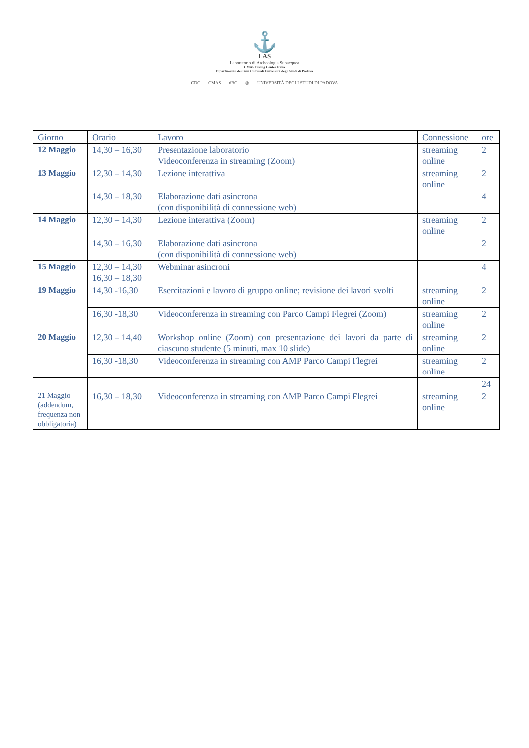⚓
LAS
Laboratorio di Archeologia Subacquea
CMAS Diving Center Italia
Dipartimento dei Beni Culturali Università degli Studi di Padova
CDC CMAS dBC ◎ UNIVERSITÀ DEGLI STUDI DI PADOVA
| Giorno | Orario | Lavoro | Connessione | ore |
| --- | --- | --- | --- | --- |
| 12 Maggio | 14,30 – 16,30 | Presentazione laboratorio Videoconferenza in streaming (Zoom) | streaming online | 2 |
| 13 Maggio | 12,30 – 14,30 | Lezione interattiva | streaming online | 2 |
| | 14,30 – 18,30 | Elaborazione dati asincrona (con disponibilità di connessione web) | | 4 |
| 14 Maggio | 12,30 – 14,30 | Lezione interattiva (Zoom) | streaming online | 2 |
| | 14,30 – 16,30 | Elaborazione dati asincrona (con disponibilità di connessione web) | | 2 |
| 15 Maggio | 12,30 – 14,30 16,30 – 18,30 | Webminar asincroni | | 4 |
| 19 Maggio | 14,30 -16,30 | Esercitazioni e lavoro di gruppo online; revisione dei lavori svolti | streaming online | 2 |
| | 16,30 -18,30 | Videoconferenza in streaming con Parco Campi Flegrei (Zoom) | streaming online | 2 |
| 20 Maggio | 12,30 – 14,40 | Workshop online (Zoom) con presentazione dei lavori da parte di ciascuno studente (5 minuti, max 10 slide) | streaming online | 2 |
| | 16,30 -18,30 | Videoconferenza in streaming con AMP Parco Campi Flegrei | streaming online | 2 |
| | | | | 24 |
| 21 Maggio (addendum, frequenza non obbligatoria) | 16,30 – 18,30 | Videoconferenza in streaming con AMP Parco Campi Flegrei | streaming online | 2 |